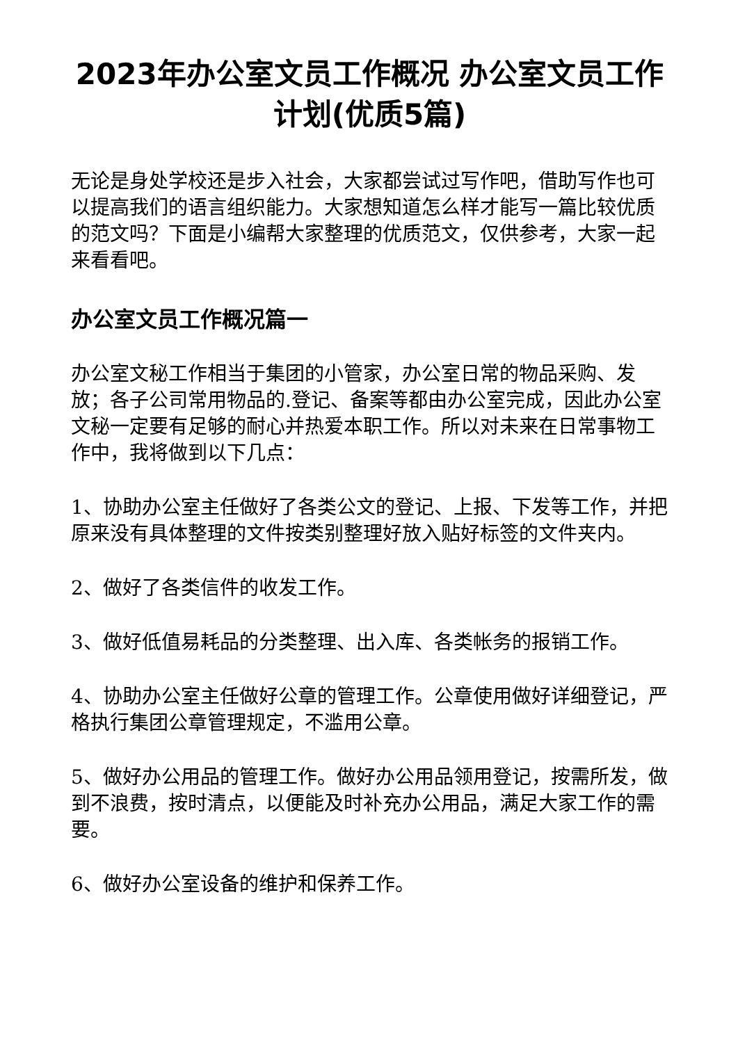2023年办公室文员工作概况 办公室文员工作计划(优质5篇)
无论是身处学校还是步入社会，大家都尝试过写作吧，借助写作也可以提高我们的语言组织能力。大家想知道怎么样才能写一篇比较优质的范文吗？下面是小编帮大家整理的优质范文，仅供参考，大家一起来看看吧。
办公室文员工作概况篇一
办公室文秘工作相当于集团的小管家，办公室日常的物品采购、发放；各子公司常用物品的.登记、备案等都由办公室完成，因此办公室文秘一定要有足够的耐心并热爱本职工作。所以对未来在日常事物工作中，我将做到以下几点：
1、协助办公室主任做好了各类公文的登记、上报、下发等工作，并把原来没有具体整理的文件按类别整理好放入贴好标签的文件夹内。
2、做好了各类信件的收发工作。
3、做好低值易耗品的分类整理、出入库、各类帐务的报销工作。
4、协助办公室主任做好公章的管理工作。公章使用做好详细登记，严格执行集团公章管理规定，不滥用公章。
5、做好办公用品的管理工作。做好办公用品领用登记，按需所发，做到不浪费，按时清点，以便能及时补充办公用品，满足大家工作的需要。
6、做好办公室设备的维护和保养工作。